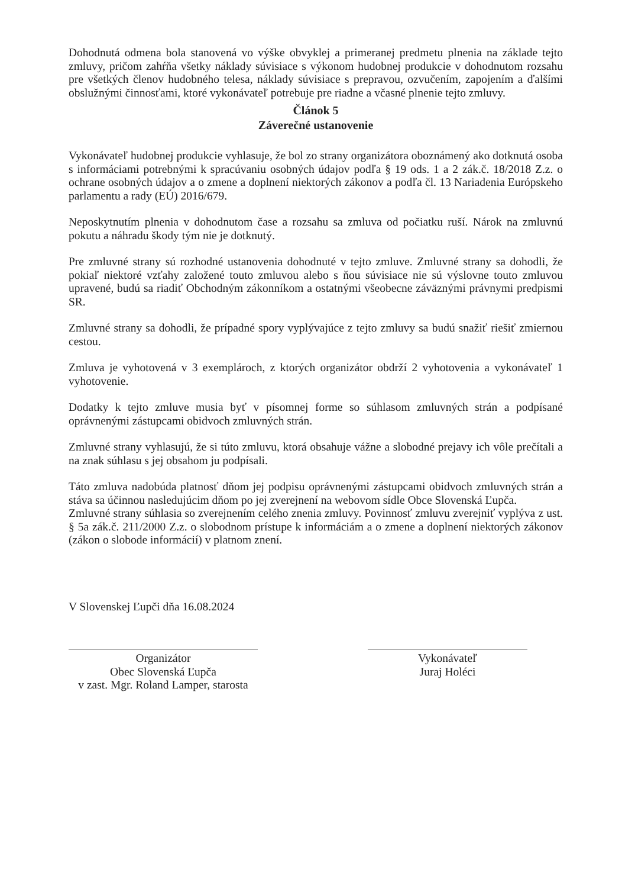Dohodnutá odmena bola stanovená vo výške obvyklej a primeranej predmetu plnenia na základe tejto zmluvy, pričom zahŕňa všetky náklady súvisiace s výkonom hudobnej produkcie v dohodnutom rozsahu pre všetkých členov hudobného telesa, náklady súvisiace s prepravou, ozvučením, zapojením a ďalšími obslužnými činnosťami, ktoré vykonávateľ potrebuje pre riadne a včasné plnenie tejto zmluvy.
Článok 5
Záverečné ustanovenie
Vykonávateľ hudobnej produkcie vyhlasuje, že bol zo strany organizátora oboznámený ako dotknutá osoba s informáciami potrebnými k spracúvaniu osobných údajov podľa § 19 ods. 1 a 2 zák.č. 18/2018 Z.z. o ochrane osobných údajov a o zmene a doplnení niektorých zákonov a podľa čl. 13 Nariadenia Európskeho parlamentu a rady (EÚ) 2016/679.
Neposkytnutím plnenia v dohodnutom čase a rozsahu sa zmluva od počiatku ruší. Nárok na zmluvnú pokutu a náhradu škody tým nie je dotknutý.
Pre zmluvné strany sú rozhodné ustanovenia dohodnuté v tejto zmluve. Zmluvné strany sa dohodli, že pokiaľ niektoré vzťahy založené touto zmluvou alebo s ňou súvisiace nie sú výslovne touto zmluvou upravené, budú sa riadiť Obchodným zákonníkom a ostatnými všeobecne záväznými právnymi predpismi SR.
Zmluvné strany sa dohodli, že prípadné spory vyplývajúce z tejto zmluvy sa budú snažiť riešiť zmiernou cestou.
Zmluva je vyhotovená v 3 exemplároch, z ktorých organizátor obdrží 2 vyhotovenia a vykonávateľ 1 vyhotovenie.
Dodatky k tejto zmluve musia byť v písomnej forme so súhlasom zmluvných strán a podpísané oprávnenými zástupcami obidvoch zmluvných strán.
Zmluvné strany vyhlasujú, že si túto zmluvu, ktorá obsahuje vážne a slobodné prejavy ich vôle prečítali a na znak súhlasu s jej obsahom ju podpísali.
Táto zmluva nadobúda platnosť dňom jej podpisu oprávnenými zástupcami obidvoch zmluvných strán a stáva sa účinnou nasledujúcim dňom po jej zverejnení na webovom sídle Obce Slovenská Ľupča.
Zmluvné strany súhlasia so zverejnením celého znenia zmluvy. Povinnosť zmluvu zverejniť vyplýva z ust. § 5a zák.č. 211/2000 Z.z. o slobodnom prístupe k informáciám a o zmene a doplnení niektorých zákonov (zákon o slobode informácií) v platnom znení.
V Slovenskej Ľupči dňa 16.08.2024
Organizátor
Obec Slovenská Ľupča
v zast. Mgr. Roland Lamper, starosta
Vykonávateľ
Juraj Holéci